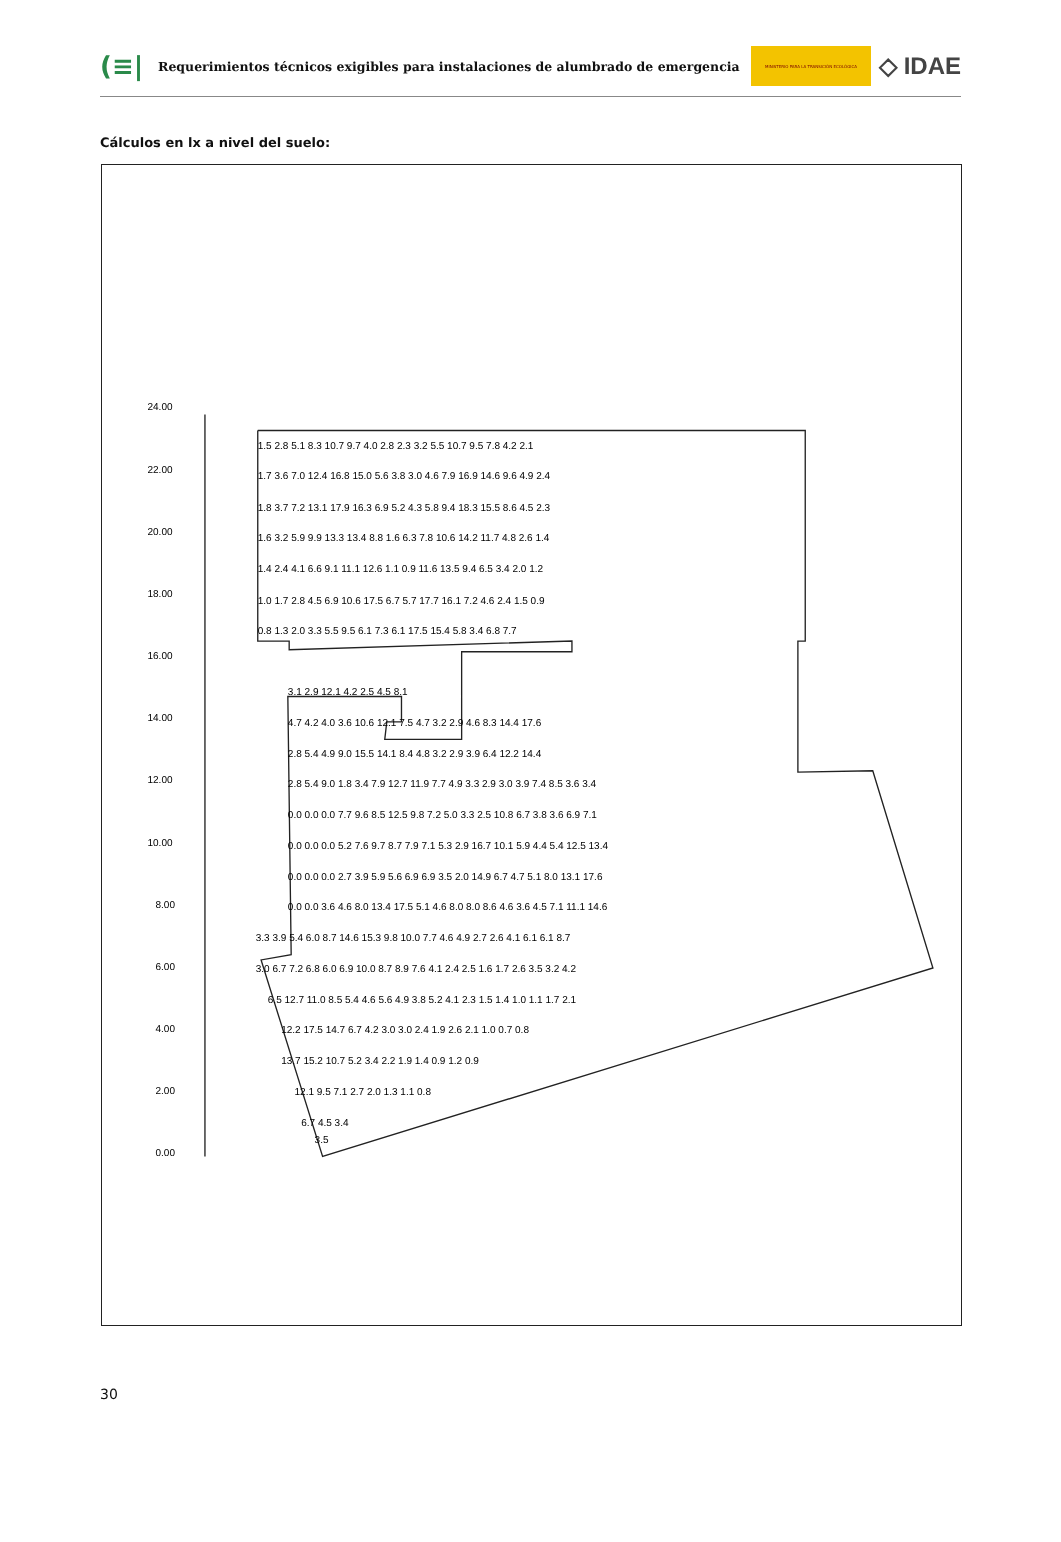(≡|
Requerimientos técnicos exigibles para instalaciones de alumbrado de emergencia
MINISTERIO PARA LA TRANSICIÓN ECOLÓGICA
◇ IDAE
Cálculos en lx a nivel del suelo:
24.00
22.00
20.00
18.00
16.00
14.00
12.00
10.00
8.00
6.00
4.00
2.00
0.00
1.5 2.8 5.1 8.3 10.7 9.7 4.0 2.8 2.3 3.2 5.5 10.7 9.5 7.8 4.2 2.1
1.7 3.6 7.0 12.4 16.8 15.0 5.6 3.8 3.0 4.6 7.9 16.9 14.6 9.6 4.9 2.4
1.8 3.7 7.2 13.1 17.9 16.3 6.9 5.2 4.3 5.8 9.4 18.3 15.5 8.6 4.5 2.3
1.6 3.2 5.9 9.9 13.3 13.4 8.8 1.6 6.3 7.8 10.6 14.2 11.7 4.8 2.6 1.4
1.4 2.4 4.1 6.6 9.1 11.1 12.6 1.1 0.9 11.6 13.5 9.4 6.5 3.4 2.0 1.2
1.0 1.7 2.8 4.5 6.9 10.6 17.5 6.7 5.7 17.7 16.1 7.2 4.6 2.4 1.5 0.9
0.8 1.3 2.0 3.3 5.5 9.5 6.1 7.3 6.1 17.5 15.4 5.8 3.4 6.8 7.7
3.1 2.9 12.1 4.2 2.5 4.5 8.1
4.7 4.2 4.0 3.6 10.6 12.1 7.5 4.7 3.2 2.9 4.6 8.3 14.4 17.6
2.8 5.4 4.9 9.0 15.5 14.1 8.4 4.8 3.2 2.9 3.9 6.4 12.2 14.4
2.8 5.4 9.0 1.8 3.4 7.9 12.7 11.9 7.7 4.9 3.3 2.9 3.0 3.9 7.4 8.5 3.6 3.4
0.0 0.0 0.0 7.7 9.6 8.5 12.5 9.8 7.2 5.0 3.3 2.5 10.8 6.7 3.8 3.6 6.9 7.1
0.0 0.0 0.0 5.2 7.6 9.7 8.7 7.9 7.1 5.3 2.9 16.7 10.1 5.9 4.4 5.4 12.5 13.4
0.0 0.0 0.0 2.7 3.9 5.9 5.6 6.9 6.9 3.5 2.0 14.9 6.7 4.7 5.1 8.0 13.1 17.6
0.0 0.0 3.6 4.6 8.0 13.4 17.5 5.1 4.6 8.0 8.0 8.6 4.6 3.6 4.5 7.1 11.1 14.6
3.3 3.9 5.4 6.0 8.7 14.6 15.3 9.8 10.0 7.7 4.6 4.9 2.7 2.6 4.1 6.1 6.1 8.7
3.0 6.7 7.2 6.8 6.0 6.9 10.0 8.7 8.9 7.6 4.1 2.4 2.5 1.6 1.7 2.6 3.5 3.2 4.2
6.5 12.7 11.0 8.5 5.4 4.6 5.6 4.9 3.8 5.2 4.1 2.3 1.5 1.4 1.0 1.1 1.7 2.1
12.2 17.5 14.7 6.7 4.2 3.0 3.0 2.4 1.9 2.6 2.1 1.0 0.7 0.8
13.7 15.2 10.7 5.2 3.4 2.2 1.9 1.4 0.9 1.2 0.9
12.1 9.5 7.1 2.7 2.0 1.3 1.1 0.8
6.7 4.5 3.4
3.5
30